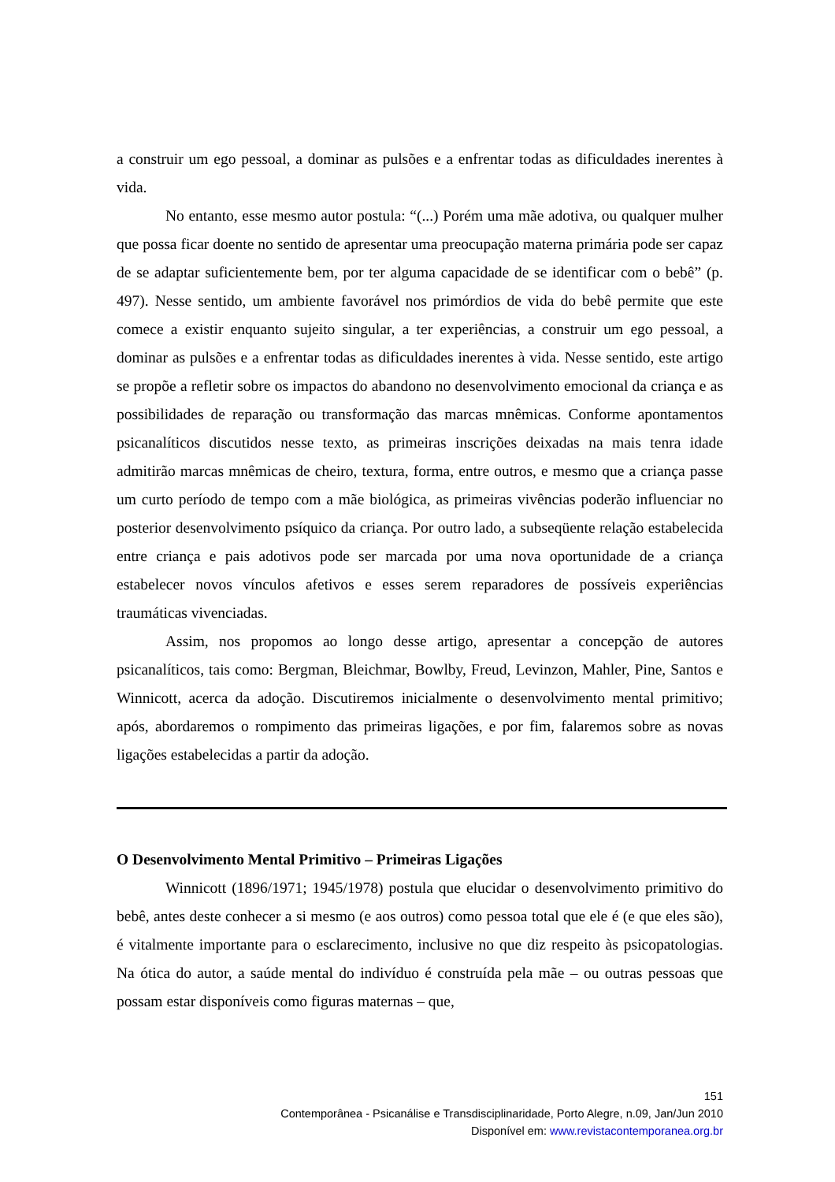a construir um ego pessoal, a dominar as pulsões e a enfrentar todas as dificuldades inerentes à vida.
No entanto, esse mesmo autor postula: “(...) Porém uma mãe adotiva, ou qualquer mulher que possa ficar doente no sentido de apresentar uma preocupação materna primária pode ser capaz de se adaptar suficientemente bem, por ter alguma capacidade de se identificar com o bebê” (p. 497). Nesse sentido, um ambiente favorável nos primórdios de vida do bebê permite que este comece a existir enquanto sujeito singular, a ter experiências, a construir um ego pessoal, a dominar as pulsões e a enfrentar todas as dificuldades inerentes à vida. Nesse sentido, este artigo se propõe a refletir sobre os impactos do abandono no desenvolvimento emocional da criança e as possibilidades de reparação ou transformação das marcas mnêmicas. Conforme apontamentos psicanalíticos discutidos nesse texto, as primeiras inscrições deixadas na mais tenra idade admitirão marcas mnêmicas de cheiro, textura, forma, entre outros, e mesmo que a criança passe um curto período de tempo com a mãe biológica, as primeiras vivências poderão influenciar no posterior desenvolvimento psíquico da criança. Por outro lado, a subseqüente relação estabelecida entre criança e pais adotivos pode ser marcada por uma nova oportunidade de a criança estabelecer novos vínculos afetivos e esses serem reparadores de possíveis experiências traumáticas vivenciadas.
Assim, nos propomos ao longo desse artigo, apresentar a concepção de autores psicanalíticos, tais como: Bergman, Bleichmar, Bowlby, Freud, Levinzon, Mahler, Pine, Santos e Winnicott, acerca da adoção. Discutiremos inicialmente o desenvolvimento mental primitivo; após, abordaremos o rompimento das primeiras ligações, e por fim, falaremos sobre as novas ligações estabelecidas a partir da adoção.
O Desenvolvimento Mental Primitivo – Primeiras Ligações
Winnicott (1896/1971; 1945/1978) postula que elucidar o desenvolvimento primitivo do bebê, antes deste conhecer a si mesmo (e aos outros) como pessoa total que ele é (e que eles são), é vitalmente importante para o esclarecimento, inclusive no que diz respeito às psicopatologias. Na ótica do autor, a saúde mental do indivíduo é construída pela mãe – ou outras pessoas que possam estar disponíveis como figuras maternas – que,
151
Contemporânea - Psicanálise e Transdisciplinaridade, Porto Alegre, n.09, Jan/Jun 2010
Disponível em: www.revistacontemporanea.org.br